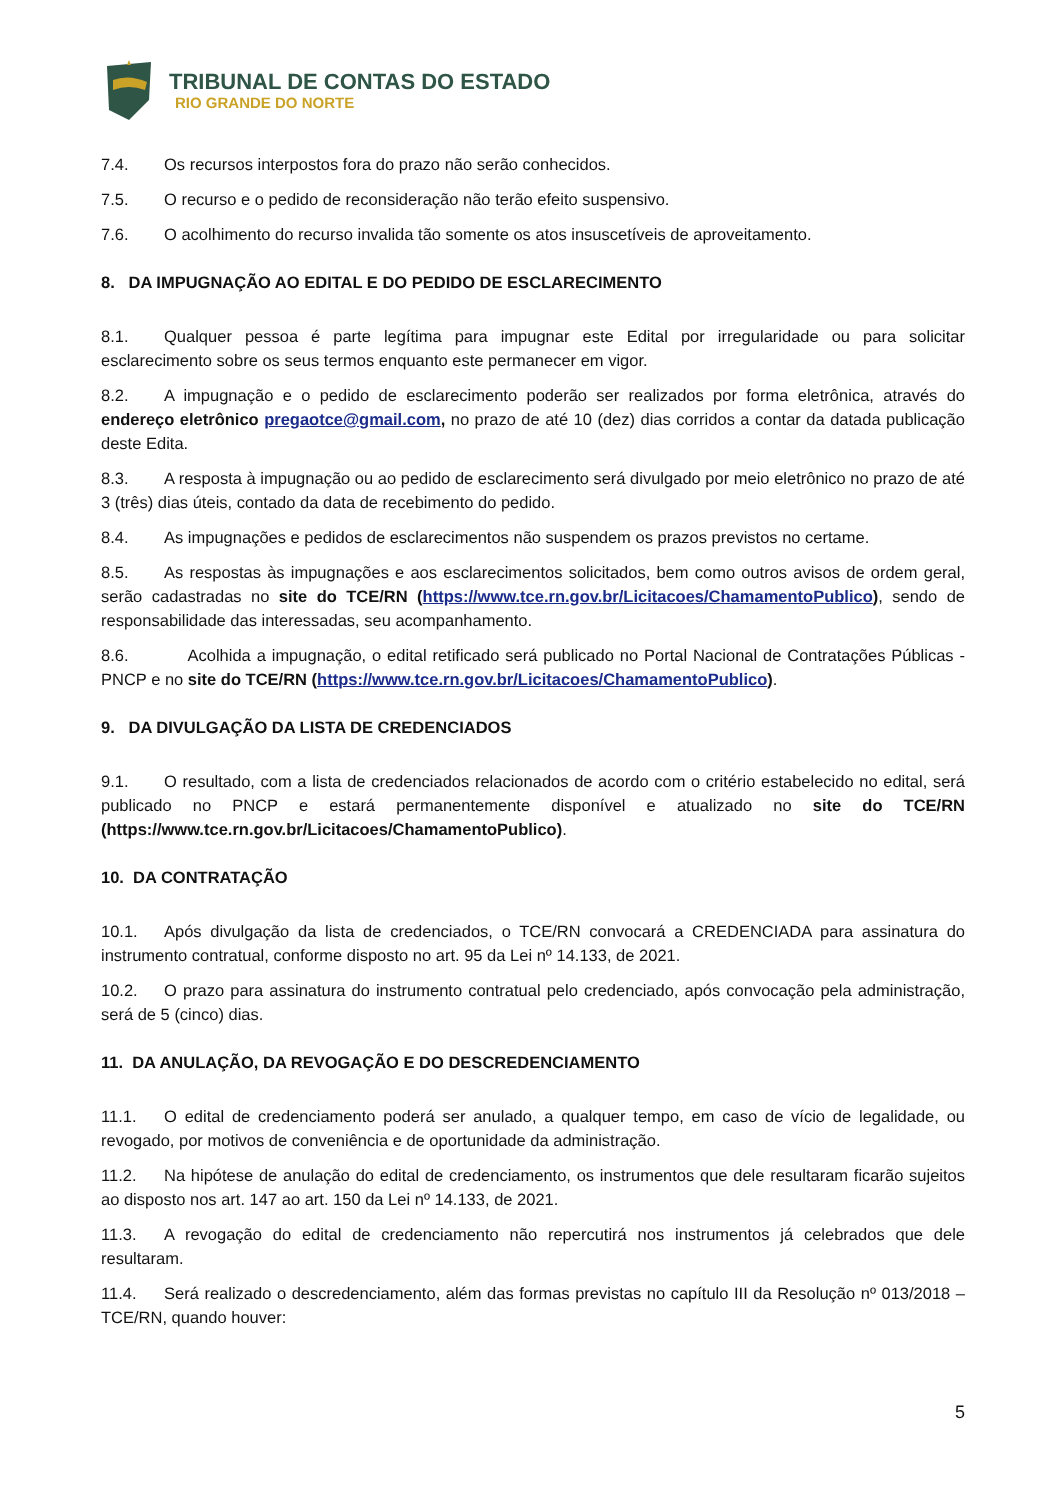TRIBUNAL DE CONTAS DO ESTADO
RIO GRANDE DO NORTE
7.4. Os recursos interpostos fora do prazo não serão conhecidos.
7.5. O recurso e o pedido de reconsideração não terão efeito suspensivo.
7.6. O acolhimento do recurso invalida tão somente os atos insuscetíveis de aproveitamento.
8. DA IMPUGNAÇÃO AO EDITAL E DO PEDIDO DE ESCLARECIMENTO
8.1. Qualquer pessoa é parte legítima para impugnar este Edital por irregularidade ou para solicitar esclarecimento sobre os seus termos enquanto este permanecer em vigor.
8.2. A impugnação e o pedido de esclarecimento poderão ser realizados por forma eletrônica, através do endereço eletrônico pregaotce@gmail.com, no prazo de até 10 (dez) dias corridos a contar da datada publicação deste Edita.
8.3. A resposta à impugnação ou ao pedido de esclarecimento será divulgado por meio eletrônico no prazo de até 3 (três) dias úteis, contado da data de recebimento do pedido.
8.4. As impugnações e pedidos de esclarecimentos não suspendem os prazos previstos no certame.
8.5. As respostas às impugnações e aos esclarecimentos solicitados, bem como outros avisos de ordem geral, serão cadastradas no site do TCE/RN (https://www.tce.rn.gov.br/Licitacoes/ChamamentoPublico), sendo de responsabilidade das interessadas, seu acompanhamento.
8.6. Acolhida a impugnação, o edital retificado será publicado no Portal Nacional de Contratações Públicas - PNCP e no site do TCE/RN (https://www.tce.rn.gov.br/Licitacoes/ChamamentoPublico).
9. DA DIVULGAÇÃO DA LISTA DE CREDENCIADOS
9.1. O resultado, com a lista de credenciados relacionados de acordo com o critério estabelecido no edital, será publicado no PNCP e estará permanentemente disponível e atualizado no site do TCE/RN (https://www.tce.rn.gov.br/Licitacoes/ChamamentoPublico).
10. DA CONTRATAÇÃO
10.1. Após divulgação da lista de credenciados, o TCE/RN convocará a CREDENCIADA para assinatura do instrumento contratual, conforme disposto no art. 95 da Lei nº 14.133, de 2021.
10.2. O prazo para assinatura do instrumento contratual pelo credenciado, após convocação pela administração, será de 5 (cinco) dias.
11. DA ANULAÇÃO, DA REVOGAÇÃO E DO DESCREDENCIAMENTO
11.1. O edital de credenciamento poderá ser anulado, a qualquer tempo, em caso de vício de legalidade, ou revogado, por motivos de conveniência e de oportunidade da administração.
11.2. Na hipótese de anulação do edital de credenciamento, os instrumentos que dele resultaram ficarão sujeitos ao disposto nos art. 147 ao art. 150 da Lei nº 14.133, de 2021.
11.3. A revogação do edital de credenciamento não repercutirá nos instrumentos já celebrados que dele resultaram.
11.4. Será realizado o descredenciamento, além das formas previstas no capítulo III da Resolução nº 013/2018 – TCE/RN, quando houver:
5